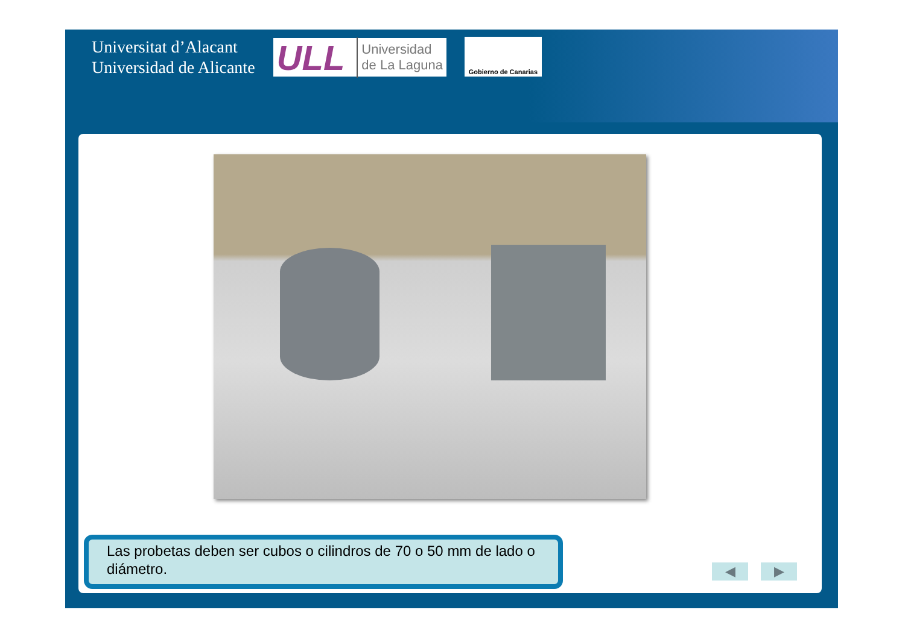Universitat d’Alacant
Universidad de Alicante
ULL Universidad
de La Laguna
Gobierno de Canarias
Las probetas deben ser cubos o cilindros de 70 o 50 mm de lado o diámetro.
◀ ▶